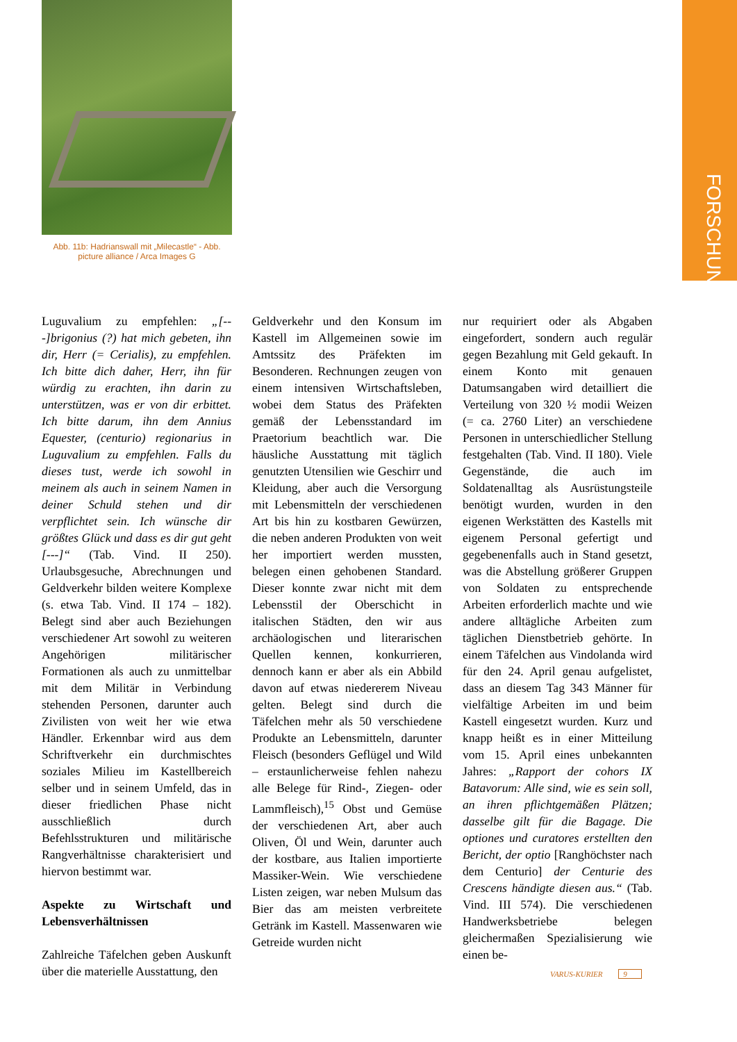FORSCHUNG
Abb. 11b: Hadrianswall mit „Milecastle“ - Abb.
picture alliance / Arca Images G
Luguvalium zu empfehlen: „[---]brigonius (?) hat mich gebeten, ihn dir, Herr (= Cerialis), zu empfehlen. Ich bitte dich daher, Herr, ihn für würdig zu erachten, ihn darin zu unterstützen, was er von dir erbittet. Ich bitte darum, ihn dem Annius Equester, (centurio) regionarius in Luguvalium zu empfehlen. Falls du dieses tust, werde ich sowohl in meinem als auch in seinem Namen in deiner Schuld stehen und dir verpflichtet sein. Ich wünsche dir größtes Glück und dass es dir gut geht [---]“ (Tab. Vind. II 250). Urlaubsgesuche, Abrechnungen und Geldverkehr bilden weitere Komplexe (s. etwa Tab. Vind. II 174 – 182). Belegt sind aber auch Beziehungen verschiedener Art sowohl zu weiteren Angehörigen militärischer Formationen als auch zu unmittelbar mit dem Militär in Verbindung stehenden Personen, darunter auch Zivilisten von weit her wie etwa Händler. Erkennbar wird aus dem Schriftverkehr ein durchmischtes soziales Milieu im Kastellbereich selber und in seinem Umfeld, das in dieser friedlichen Phase nicht ausschließlich durch Befehlsstrukturen und militärische Rangverhältnisse charakterisiert und hiervon bestimmt war.
Aspekte zu Wirtschaft und Lebensverhältnissen
Zahlreiche Täfelchen geben Auskunft über die materielle Ausstattung, den
Geldverkehr und den Konsum im Kastell im Allgemeinen sowie im Amtssitz des Präfekten im Besonderen. Rechnungen zeugen von einem intensiven Wirtschaftsleben, wobei dem Status des Präfekten gemäß der Lebensstandard im Praetorium beachtlich war. Die häusliche Ausstattung mit täglich genutzten Utensilien wie Geschirr und Kleidung, aber auch die Versorgung mit Lebensmitteln der verschiedenen Art bis hin zu kostbaren Gewürzen, die neben anderen Produkten von weit her importiert werden mussten, belegen einen gehobenen Standard. Dieser konnte zwar nicht mit dem Lebensstil der Oberschicht in italischen Städten, den wir aus archäologischen und literarischen Quellen kennen, konkurrieren, dennoch kann er aber als ein Abbild davon auf etwas niedererem Niveau gelten. Belegt sind durch die Täfelchen mehr als 50 verschiedene Produkte an Lebensmitteln, darunter Fleisch (besonders Geflügel und Wild – erstaunlicherweise fehlen nahezu alle Belege für Rind-, Ziegen- oder Lammfleisch),<sup>15</sup> Obst und Gemüse der verschiedenen Art, aber auch Oliven, Öl und Wein, darunter auch der kostbare, aus Italien importierte Massiker-Wein. Wie verschiedene Listen zeigen, war neben Mulsum das Bier das am meisten verbreitete Getränk im Kastell. Massenwaren wie Getreide wurden nicht
nur requiriert oder als Abgaben eingefordert, sondern auch regulär gegen Bezahlung mit Geld gekauft. In einem Konto mit genauen Datumsangaben wird detailliert die Verteilung von 320 ½ modii Weizen (= ca. 2760 Liter) an verschiedene Personen in unterschiedlicher Stellung festgehalten (Tab. Vind. II 180). Viele Gegenstände, die auch im Soldatenalltag als Ausrüstungsteile benötigt wurden, wurden in den eigenen Werkstätten des Kastells mit eigenem Personal gefertigt und gegebenenfalls auch in Stand gesetzt, was die Abstellung größerer Gruppen von Soldaten zu entsprechende Arbeiten erforderlich machte und wie andere alltägliche Arbeiten zum täglichen Dienstbetrieb gehörte. In einem Täfelchen aus Vindolanda wird für den 24. April genau aufgelistet, dass an diesem Tag 343 Männer für vielfältige Arbeiten im und beim Kastell eingesetzt wurden. Kurz und knapp heißt es in einer Mitteilung vom 15. April eines unbekannten Jahres: „Rapport der cohors IX Batavorum: Alle sind, wie es sein soll, an ihren pflichtgemäßen Plätzen; dasselbe gilt für die Bagage. Die optiones und curatores erstellten den Bericht, der optio [Ranghöchster nach dem Centurio] der Centurie des Crescens händigte diesen aus.“ (Tab. Vind. III 574). Die verschiedenen Handwerksbetriebe belegen gleichermaßen Spezialisierung wie einen be-
VARUS-KURIER 9